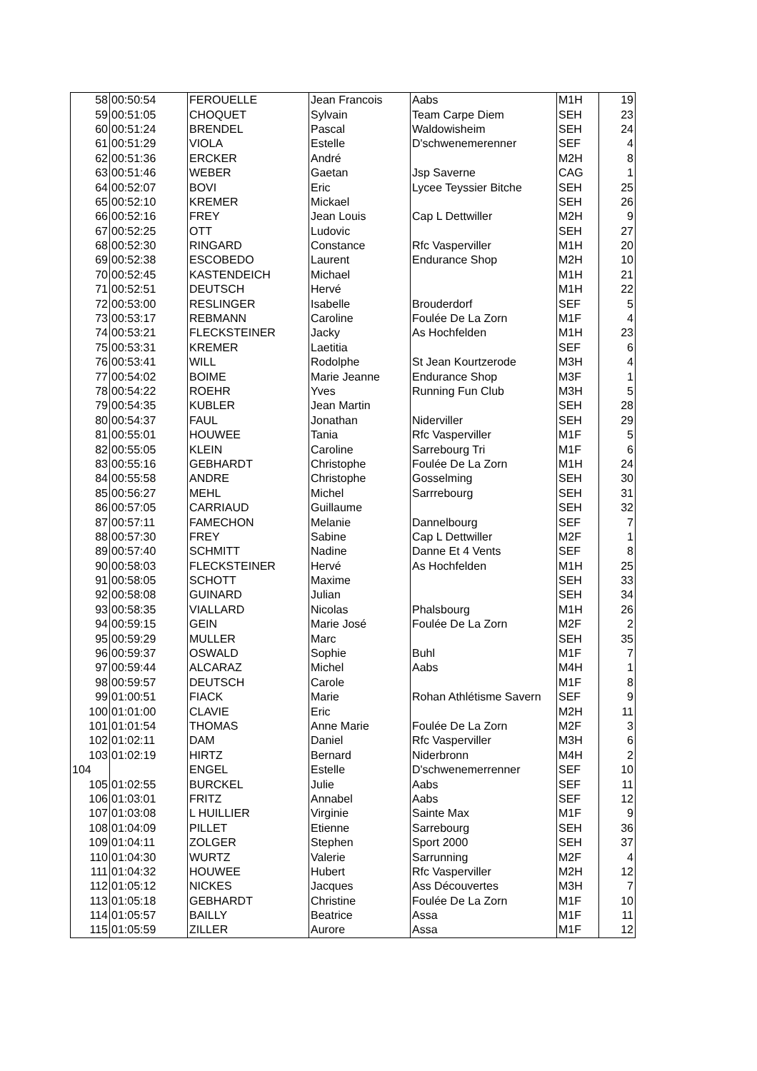| 58 | 00:50:54 | FEROUELLE | Jean Francois | Aabs | M1H | 19 |
| 59 | 00:51:05 | CHOQUET | Sylvain | Team Carpe Diem | SEH | 23 |
| 60 | 00:51:24 | BRENDEL | Pascal | Waldowisheim | SEH | 24 |
| 61 | 00:51:29 | VIOLA | Estelle | D'schwenemerenner | SEF | 4 |
| 62 | 00:51:36 | ERCKER | André | | M2H | 8 |
| 63 | 00:51:46 | WEBER | Gaetan | Jsp Saverne | CAG | 1 |
| 64 | 00:52:07 | BOVI | Eric | Lycee Teyssier Bitche | SEH | 25 |
| 65 | 00:52:10 | KREMER | Mickael | | SEH | 26 |
| 66 | 00:52:16 | FREY | Jean Louis | Cap L Dettwiller | M2H | 9 |
| 67 | 00:52:25 | OTT | Ludovic | | SEH | 27 |
| 68 | 00:52:30 | RINGARD | Constance | Rfc Vasperviller | M1H | 20 |
| 69 | 00:52:38 | ESCOBEDO | Laurent | Endurance Shop | M2H | 10 |
| 70 | 00:52:45 | KASTENDEICH | Michael | | M1H | 21 |
| 71 | 00:52:51 | DEUTSCH | Hervé | | M1H | 22 |
| 72 | 00:53:00 | RESLINGER | Isabelle | Brouderdorf | SEF | 5 |
| 73 | 00:53:17 | REBMANN | Caroline | Foulée De La Zorn | M1F | 4 |
| 74 | 00:53:21 | FLECKSTEINER | Jacky | As Hochfelden | M1H | 23 |
| 75 | 00:53:31 | KREMER | Laetitia | | SEF | 6 |
| 76 | 00:53:41 | WILL | Rodolphe | St Jean Kourtzerode | M3H | 4 |
| 77 | 00:54:02 | BOIME | Marie Jeanne | Endurance Shop | M3F | 1 |
| 78 | 00:54:22 | ROEHR | Yves | Running Fun Club | M3H | 5 |
| 79 | 00:54:35 | KUBLER | Jean Martin | | SEH | 28 |
| 80 | 00:54:37 | FAUL | Jonathan | Niderviller | SEH | 29 |
| 81 | 00:55:01 | HOUWEE | Tania | Rfc Vasperviller | M1F | 5 |
| 82 | 00:55:05 | KLEIN | Caroline | Sarrebourg Tri | M1F | 6 |
| 83 | 00:55:16 | GEBHARDT | Christophe | Foulée De La Zorn | M1H | 24 |
| 84 | 00:55:58 | ANDRE | Christophe | Gosselming | SEH | 30 |
| 85 | 00:56:27 | MEHL | Michel | Sarrrebourg | SEH | 31 |
| 86 | 00:57:05 | CARRIAUD | Guillaume | | SEH | 32 |
| 87 | 00:57:11 | FAMECHON | Melanie | Dannelbourg | SEF | 7 |
| 88 | 00:57:30 | FREY | Sabine | Cap L Dettwiller | M2F | 1 |
| 89 | 00:57:40 | SCHMITT | Nadine | Danne Et 4 Vents | SEF | 8 |
| 90 | 00:58:03 | FLECKSTEINER | Hervé | As Hochfelden | M1H | 25 |
| 91 | 00:58:05 | SCHOTT | Maxime | | SEH | 33 |
| 92 | 00:58:08 | GUINARD | Julian | | SEH | 34 |
| 93 | 00:58:35 | VIALLARD | Nicolas | Phalsbourg | M1H | 26 |
| 94 | 00:59:15 | GEIN | Marie José | Foulée De La Zorn | M2F | 2 |
| 95 | 00:59:29 | MULLER | Marc | | SEH | 35 |
| 96 | 00:59:37 | OSWALD | Sophie | Buhl | M1F | 7 |
| 97 | 00:59:44 | ALCARAZ | Michel | Aabs | M4H | 1 |
| 98 | 00:59:57 | DEUTSCH | Carole | | M1F | 8 |
| 99 | 01:00:51 | FIACK | Marie | Rohan Athlétisme Savern | SEF | 9 |
| 100 | 01:01:00 | CLAVIE | Eric | | M2H | 11 |
| 101 | 01:01:54 | THOMAS | Anne Marie | Foulée De La Zorn | M2F | 3 |
| 102 | 01:02:11 | DAM | Daniel | Rfc Vasperviller | M3H | 6 |
| 103 | 01:02:19 | HIRTZ | Bernard | Niderbronn | M4H | 2 |
| 104 | | ENGEL | Estelle | D'schwenemerrenner | SEF | 10 |
| 105 | 01:02:55 | BURCKEL | Julie | Aabs | SEF | 11 |
| 106 | 01:03:01 | FRITZ | Annabel | Aabs | SEF | 12 |
| 107 | 01:03:08 | L HUILLIER | Virginie | Sainte Max | M1F | 9 |
| 108 | 01:04:09 | PILLET | Etienne | Sarrebourg | SEH | 36 |
| 109 | 01:04:11 | ZOLGER | Stephen | Sport 2000 | SEH | 37 |
| 110 | 01:04:30 | WURTZ | Valerie | Sarrunning | M2F | 4 |
| 111 | 01:04:32 | HOUWEE | Hubert | Rfc Vasperviller | M2H | 12 |
| 112 | 01:05:12 | NICKES | Jacques | Ass Découvertes | M3H | 7 |
| 113 | 01:05:18 | GEBHARDT | Christine | Foulée De La Zorn | M1F | 10 |
| 114 | 01:05:57 | BAILLY | Beatrice | Assa | M1F | 11 |
| 115 | 01:05:59 | ZILLER | Aurore | Assa | M1F | 12 |